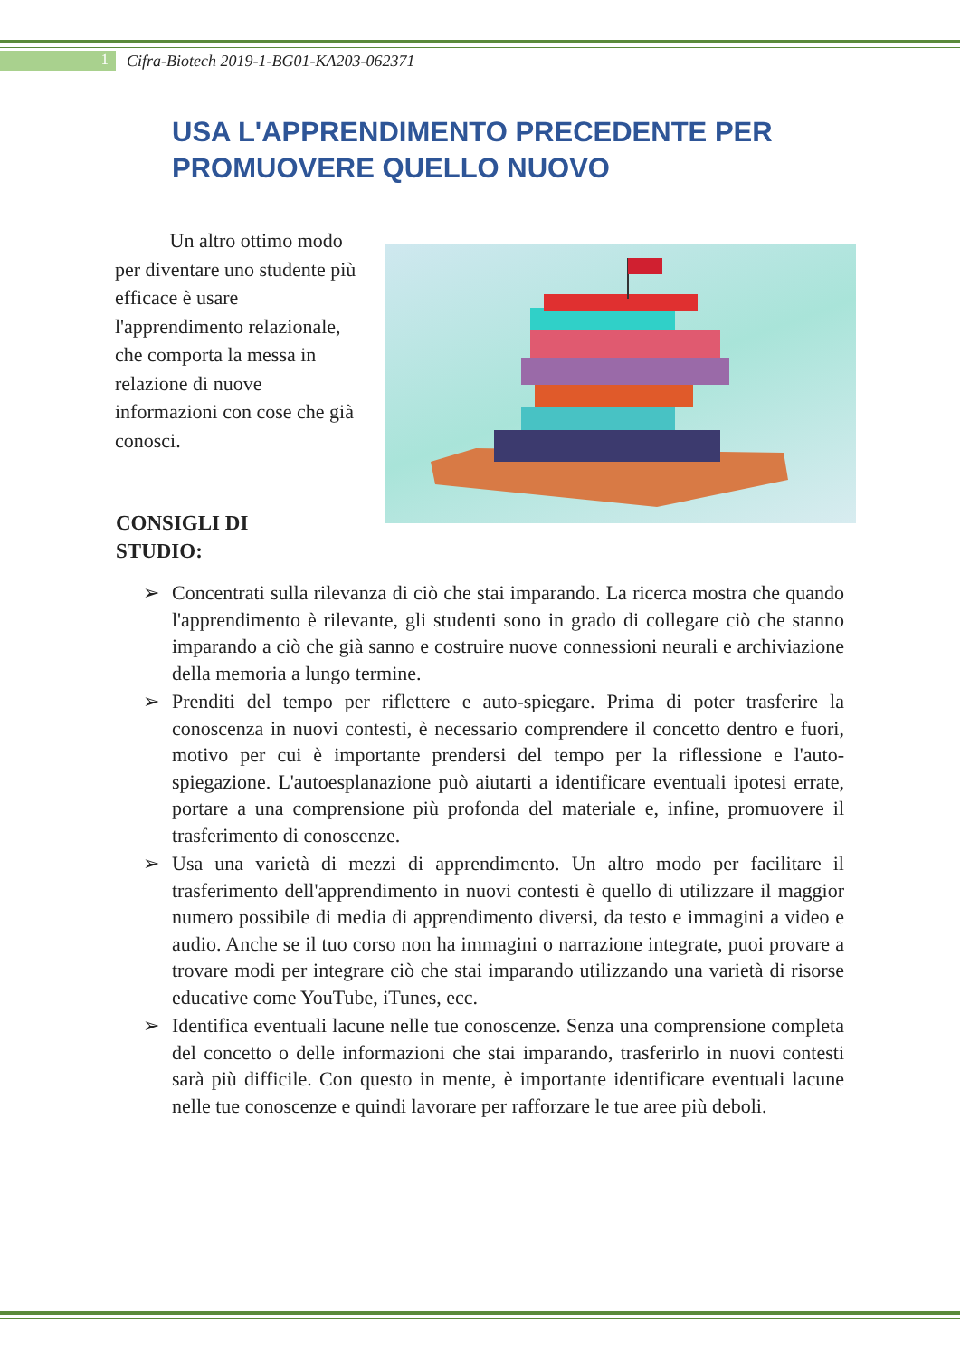1
Cifra-Biotech 2019-1-BG01-KA203-062371
USA L'APPRENDIMENTO PRECEDENTE PER
PROMUOVERE QUELLO NUOVO
Un altro ottimo modo per diventare uno studente più efficace è usare l'apprendimento relazionale, che comporta la messa in relazione di nuove informazioni con cose che già conosci.
CONSIGLI DI
STUDIO:
➢ Concentrati sulla rilevanza di ciò che stai imparando. La ricerca mostra che quando l'apprendimento è rilevante, gli studenti sono in grado di collegare ciò che stanno imparando a ciò che già sanno e costruire nuove connessioni neurali e archiviazione della memoria a lungo termine.
➢ Prenditi del tempo per riflettere e auto-spiegare. Prima di poter trasferire la conoscenza in nuovi contesti, è necessario comprendere il concetto dentro e fuori, motivo per cui è importante prendersi del tempo per la riflessione e l'auto-spiegazione. L'autoesplanazione può aiutarti a identificare eventuali ipotesi errate, portare a una comprensione più profonda del materiale e, infine, promuovere il trasferimento di conoscenze.
➢ Usa una varietà di mezzi di apprendimento. Un altro modo per facilitare il trasferimento dell'apprendimento in nuovi contesti è quello di utilizzare il maggior numero possibile di media di apprendimento diversi, da testo e immagini a video e audio. Anche se il tuo corso non ha immagini o narrazione integrate, puoi provare a trovare modi per integrare ciò che stai imparando utilizzando una varietà di risorse educative come YouTube, iTunes, ecc.
➢ Identifica eventuali lacune nelle tue conoscenze. Senza una comprensione completa del concetto o delle informazioni che stai imparando, trasferirlo in nuovi contesti sarà più difficile. Con questo in mente, è importante identificare eventuali lacune nelle tue conoscenze e quindi lavorare per rafforzare le tue aree più deboli.